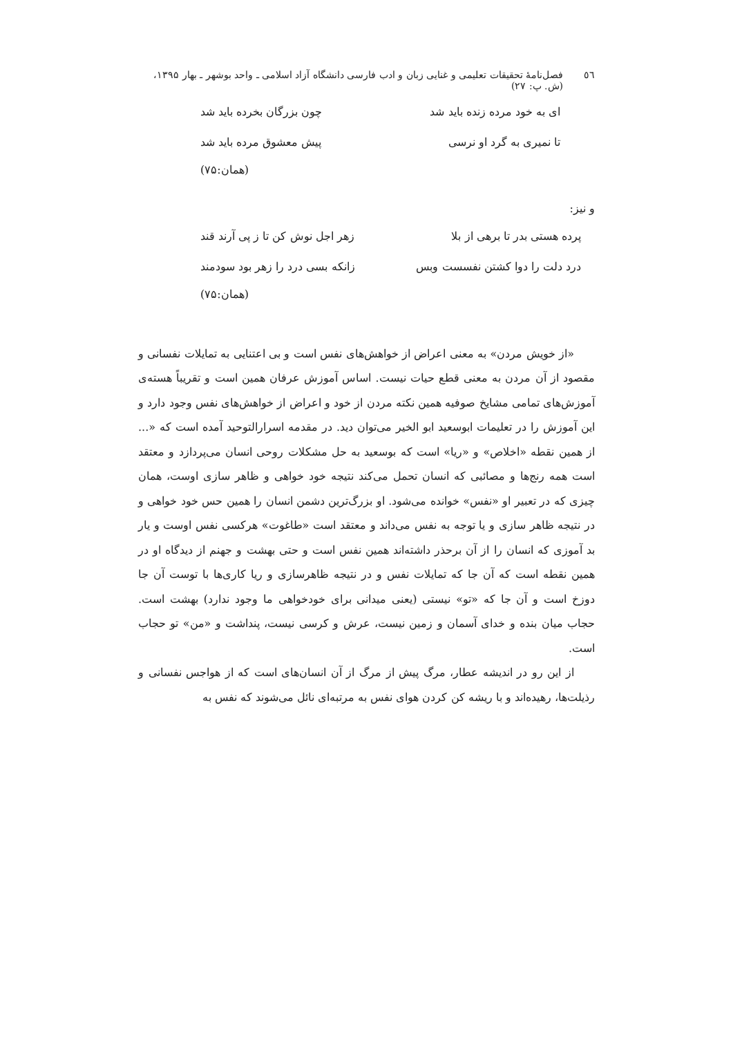٥٦ فصل‌نامهٔ تحقیقات تعلیمی و غنایی زبان و ادب فارسی دانشگاه آزاد اسلامی ـ واحد بوشهر ـ بهار ۱۳۹۵، (ش. پ: ۲۷)
ای به خود مرده زنده باید شد چون بزرگان بخرده باید شد
تا نمیری به گرد او نرسی پیش معشوق مرده باید شد
(همان:۷۵)
و نیز:
پرده هستی بدر تا برهی از بلا زهر اجل نوش کن تا ز پی آرند قند
درد دلت را دوا کشتن نفسست وبس زانکه بسی درد را زهر بود سودمند
(همان:۷۵)
«از خویش مردن» به معنی اعراض از خواهش‌های نفس است و بی اعتنایی به تمایلات نفسانی و مقصود از آن مردن به معنی قطع حیات نیست. اساس آموزش عرفان همین است و تقریباً هسته‌ی آموزش‌های تمامی مشایخ صوفیه همین نکته مردن از خود و اعراض از خواهش‌های نفس وجود دارد و این آموزش را در تعلیمات ابوسعید ابو الخیر می‌توان دید. در مقدمه اسرارالتوحید آمده است که «... از همین نقطه «اخلاص» و «ریا» است که بوسعید به حل مشکلات روحی انسان می‌پردازد و معتقد است همه رنج‌ها و مصائبی که انسان تحمل می‌کند نتیجه خود خواهی و ظاهر سازی اوست، همان چیزی که در تعبیر او «نفس» خوانده می‌شود. او بزرگ‌ترین دشمن انسان را همین حس خود خواهی و در نتیجه ظاهر سازی و یا توجه به نفس می‌داند و معتقد است «طاغوت» هرکسی نفس اوست و یار بد آموزی که انسان را از آن برحذر داشته‌اند همین نفس است و حتی بهشت و جهنم از دیدگاه او در همین نقطه است که آن جا که تمایلات نفس و در نتیجه ظاهرسازی و ریا کاری‌ها با توست آن جا دوزخ است و آن جا که «تو» نیستی (یعنی میدانی برای خودخواهی ما وجود ندارد) بهشت است. حجاب میان بنده و خدای آسمان و زمین نیست، عرش و کرسی نیست، پنداشت و «من» تو حجاب است.
از این رو در اندیشه عطار، مرگ پیش از مرگ از آن انسان‌های است که از هواجس نفسانی و رذیلت‌ها، رهیده‌اند و با ریشه کن کردن هوای نفس به مرتبه‌ای نائل می‌شوند که نفس به